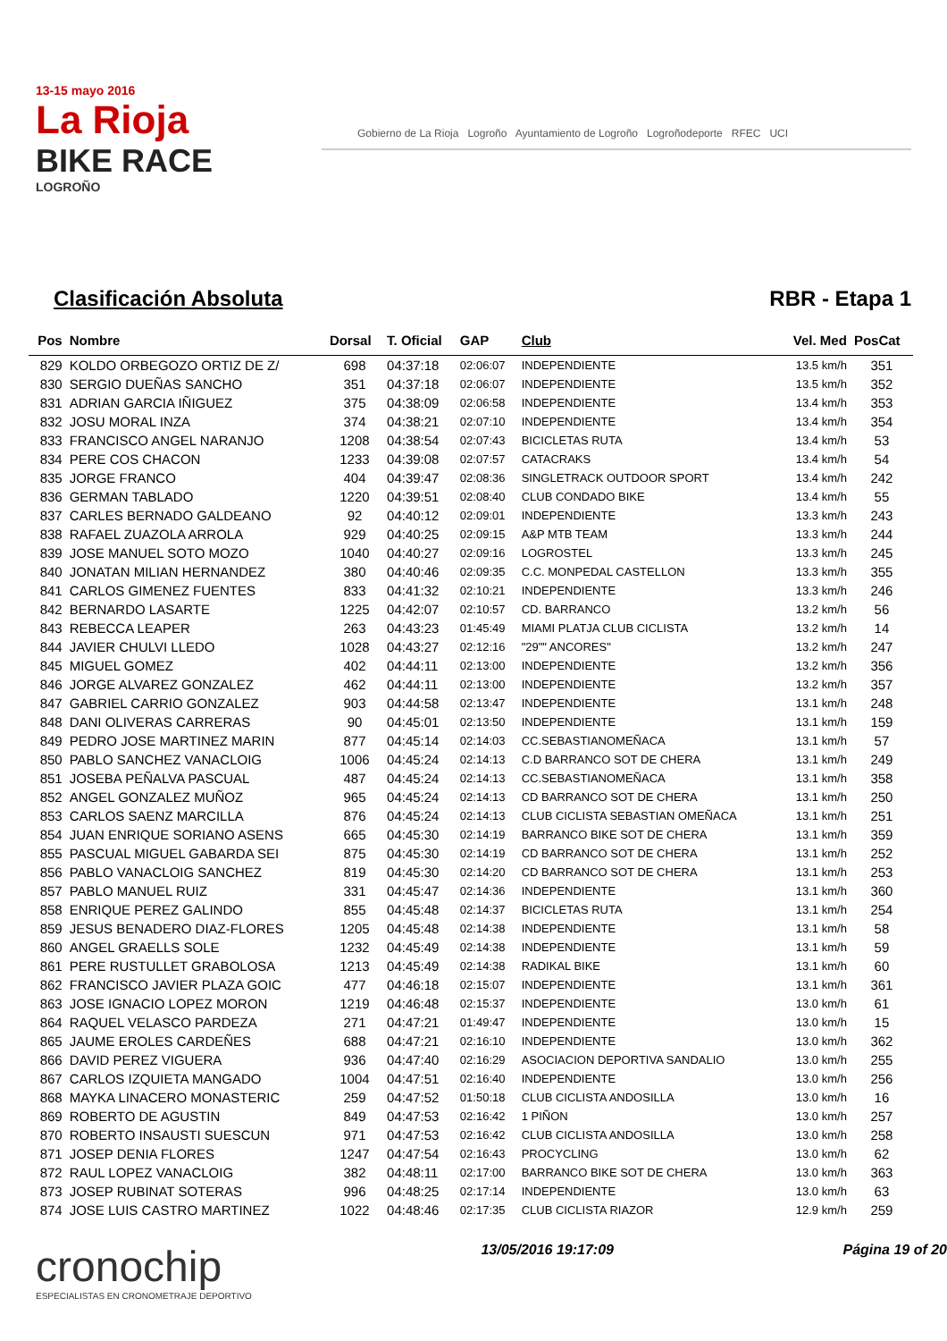13-15 mayo 2016
La Rioja
BIKE RACE
LOGROÑO
Gobierno de La Rioja Logroño Ayuntamiento de Logroño Logroñodeporte RFEC UCI
Clasificación Absoluta RBR - Etapa 1
| Pos | Nombre | Dorsal | T. Oficial | GAP | Club | Vel. Med | PosCat |
| --- | --- | --- | --- | --- | --- | --- | --- |
| 829 | KOLDO ORBEGOZO ORTIZ DE Z/ | 698 | 04:37:18 | 02:06:07 | INDEPENDIENTE | 13.5 km/h | 351 |
| 830 | SERGIO DUEÑAS SANCHO | 351 | 04:37:18 | 02:06:07 | INDEPENDIENTE | 13.5 km/h | 352 |
| 831 | ADRIAN GARCIA IÑIGUEZ | 375 | 04:38:09 | 02:06:58 | INDEPENDIENTE | 13.4 km/h | 353 |
| 832 | JOSU MORAL INZA | 374 | 04:38:21 | 02:07:10 | INDEPENDIENTE | 13.4 km/h | 354 |
| 833 | FRANCISCO ANGEL NARANJO | 1208 | 04:38:54 | 02:07:43 | BICICLETAS RUTA | 13.4 km/h | 53 |
| 834 | PERE COS CHACON | 1233 | 04:39:08 | 02:07:57 | CATACRAKS | 13.4 km/h | 54 |
| 835 | JORGE FRANCO | 404 | 04:39:47 | 02:08:36 | SINGLETRACK OUTDOOR SPORT | 13.4 km/h | 242 |
| 836 | GERMAN TABLADO | 1220 | 04:39:51 | 02:08:40 | CLUB CONDADO BIKE | 13.4 km/h | 55 |
| 837 | CARLES BERNADO GALDEANO | 92 | 04:40:12 | 02:09:01 | INDEPENDIENTE | 13.3 km/h | 243 |
| 838 | RAFAEL ZUAZOLA ARROLA | 929 | 04:40:25 | 02:09:15 | A&P MTB TEAM | 13.3 km/h | 244 |
| 839 | JOSE MANUEL SOTO MOZO | 1040 | 04:40:27 | 02:09:16 | LOGROSTEL | 13.3 km/h | 245 |
| 840 | JONATAN MILIAN HERNANDEZ | 380 | 04:40:46 | 02:09:35 | C.C. MONPEDAL CASTELLON | 13.3 km/h | 355 |
| 841 | CARLOS GIMENEZ FUENTES | 833 | 04:41:32 | 02:10:21 | INDEPENDIENTE | 13.3 km/h | 246 |
| 842 | BERNARDO LASARTE | 1225 | 04:42:07 | 02:10:57 | CD. BARRANCO | 13.2 km/h | 56 |
| 843 | REBECCA LEAPER | 263 | 04:43:23 | 01:45:49 | MIAMI PLATJA CLUB CICLISTA | 13.2 km/h | 14 |
| 844 | JAVIER CHULVI LLEDO | 1028 | 04:43:27 | 02:12:16 | "29"" ANCORES" | 13.2 km/h | 247 |
| 845 | MIGUEL GOMEZ | 402 | 04:44:11 | 02:13:00 | INDEPENDIENTE | 13.2 km/h | 356 |
| 846 | JORGE ALVAREZ GONZALEZ | 462 | 04:44:11 | 02:13:00 | INDEPENDIENTE | 13.2 km/h | 357 |
| 847 | GABRIEL CARRIO GONZALEZ | 903 | 04:44:58 | 02:13:47 | INDEPENDIENTE | 13.1 km/h | 248 |
| 848 | DANI OLIVERAS CARRERAS | 90 | 04:45:01 | 02:13:50 | INDEPENDIENTE | 13.1 km/h | 159 |
| 849 | PEDRO JOSE MARTINEZ MARIN | 877 | 04:45:14 | 02:14:03 | CC.SEBASTIANOMEÑACA | 13.1 km/h | 57 |
| 850 | PABLO SANCHEZ VANACLOIG | 1006 | 04:45:24 | 02:14:13 | C.D BARRANCO SOT DE CHERA | 13.1 km/h | 249 |
| 851 | JOSEBA PEÑALVA PASCUAL | 487 | 04:45:24 | 02:14:13 | CC.SEBASTIANOMEÑACA | 13.1 km/h | 358 |
| 852 | ANGEL GONZALEZ MUÑOZ | 965 | 04:45:24 | 02:14:13 | CD BARRANCO SOT DE CHERA | 13.1 km/h | 250 |
| 853 | CARLOS SAENZ MARCILLA | 876 | 04:45:24 | 02:14:13 | CLUB CICLISTA SEBASTIAN OMEÑACA | 13.1 km/h | 251 |
| 854 | JUAN ENRIQUE SORIANO ASENS | 665 | 04:45:30 | 02:14:19 | BARRANCO BIKE SOT DE CHERA | 13.1 km/h | 359 |
| 855 | PASCUAL MIGUEL GABARDA SEI | 875 | 04:45:30 | 02:14:19 | CD BARRANCO SOT DE CHERA | 13.1 km/h | 252 |
| 856 | PABLO VANACLOIG SANCHEZ | 819 | 04:45:30 | 02:14:20 | CD BARRANCO SOT DE CHERA | 13.1 km/h | 253 |
| 857 | PABLO MANUEL RUIZ | 331 | 04:45:47 | 02:14:36 | INDEPENDIENTE | 13.1 km/h | 360 |
| 858 | ENRIQUE PEREZ GALINDO | 855 | 04:45:48 | 02:14:37 | BICICLETAS RUTA | 13.1 km/h | 254 |
| 859 | JESUS BENADERO DIAZ-FLORES | 1205 | 04:45:48 | 02:14:38 | INDEPENDIENTE | 13.1 km/h | 58 |
| 860 | ANGEL GRAELLS SOLE | 1232 | 04:45:49 | 02:14:38 | INDEPENDIENTE | 13.1 km/h | 59 |
| 861 | PERE RUSTULLET GRABOLOSA | 1213 | 04:45:49 | 02:14:38 | RADIKAL BIKE | 13.1 km/h | 60 |
| 862 | FRANCISCO JAVIER PLAZA GOIC | 477 | 04:46:18 | 02:15:07 | INDEPENDIENTE | 13.1 km/h | 361 |
| 863 | JOSE IGNACIO LOPEZ MORON | 1219 | 04:46:48 | 02:15:37 | INDEPENDIENTE | 13.0 km/h | 61 |
| 864 | RAQUEL VELASCO PARDEZA | 271 | 04:47:21 | 01:49:47 | INDEPENDIENTE | 13.0 km/h | 15 |
| 865 | JAUME EROLES CARDEÑES | 688 | 04:47:21 | 02:16:10 | INDEPENDIENTE | 13.0 km/h | 362 |
| 866 | DAVID PEREZ VIGUERA | 936 | 04:47:40 | 02:16:29 | ASOCIACION DEPORTIVA SANDALIO | 13.0 km/h | 255 |
| 867 | CARLOS IZQUIETA MANGADO | 1004 | 04:47:51 | 02:16:40 | INDEPENDIENTE | 13.0 km/h | 256 |
| 868 | MAYKA LINACERO MONASTERIC | 259 | 04:47:52 | 01:50:18 | CLUB CICLISTA ANDOSILLA | 13.0 km/h | 16 |
| 869 | ROBERTO DE AGUSTIN | 849 | 04:47:53 | 02:16:42 | 1 PIÑON | 13.0 km/h | 257 |
| 870 | ROBERTO INSAUSTI SUESCUN | 971 | 04:47:53 | 02:16:42 | CLUB CICLISTA ANDOSILLA | 13.0 km/h | 258 |
| 871 | JOSEP DENIA FLORES | 1247 | 04:47:54 | 02:16:43 | PROCYCLING | 13.0 km/h | 62 |
| 872 | RAUL LOPEZ VANACLOIG | 382 | 04:48:11 | 02:17:00 | BARRANCO BIKE SOT DE CHERA | 13.0 km/h | 363 |
| 873 | JOSEP RUBINAT SOTERAS | 996 | 04:48:25 | 02:17:14 | INDEPENDIENTE | 13.0 km/h | 63 |
| 874 | JOSE LUIS CASTRO MARTINEZ | 1022 | 04:48:46 | 02:17:35 | CLUB CICLISTA RIAZOR | 12.9 km/h | 259 |
cronochip
ESPECIALISTAS EN CRONOMETRAJE DEPORTIVO
13/05/2016 19:17:09 Página 19 of 20